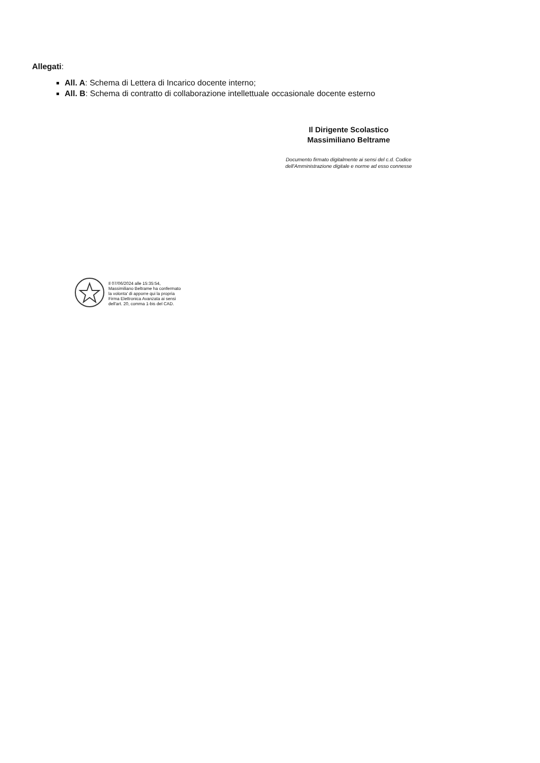Allegati:
All. A: Schema di Lettera di Incarico docente interno;
All. B: Schema di contratto di collaborazione intellettuale occasionale docente esterno
Il Dirigente Scolastico
Massimiliano Beltrame
Documento firmato digitalmente ai sensi del c.d. Codice
dell'Amministrazione digitale e norme ad esso connesse
Il 07/06/2024 alle 15:35:54,
Massimiliano Beltrame ha confermato
la volonta' di apporre qui la propria
Firma Elettronica Avanzata ai sensi
dell'art. 20, comma 1-bis del CAD.